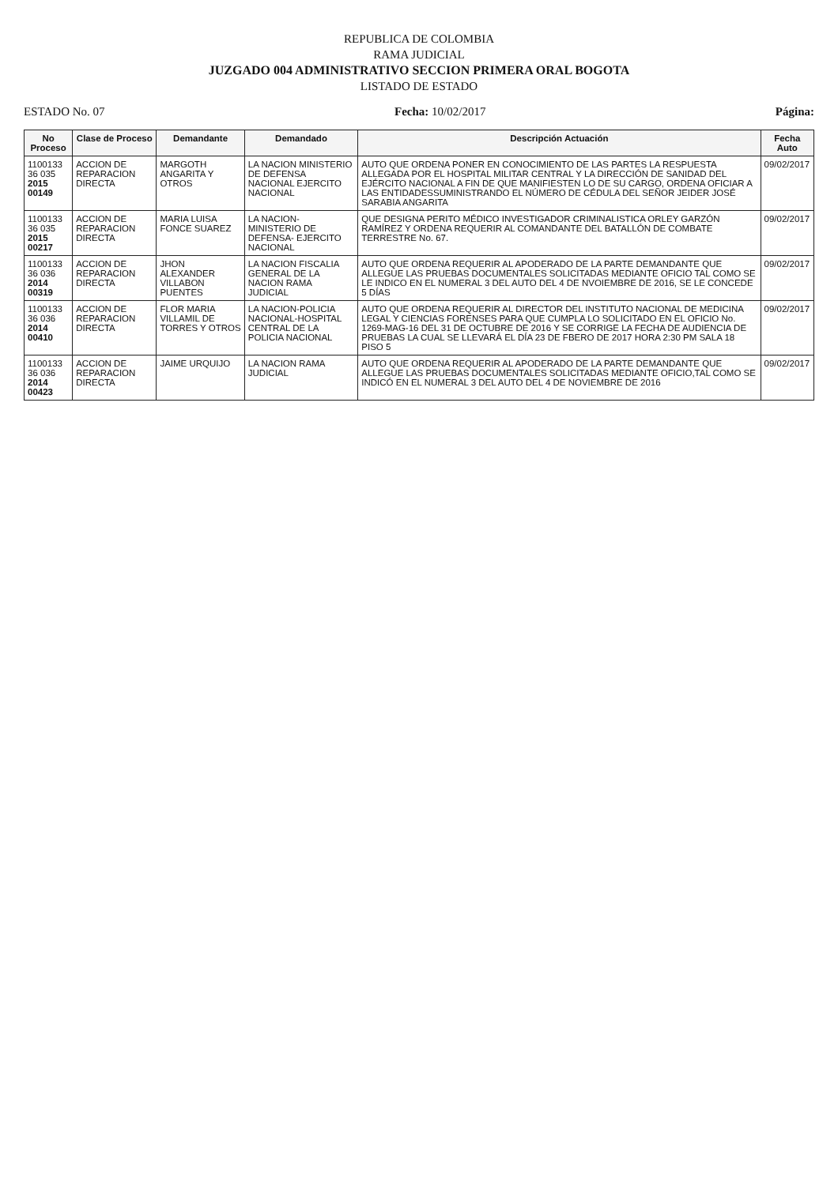REPUBLICA DE COLOMBIA
RAMA JUDICIAL
JUZGADO 004 ADMINISTRATIVO SECCION PRIMERA ORAL BOGOTA
LISTADO DE ESTADO
ESTADO No. 07 Fecha: 10/02/2017 Página:
| No Proceso | Clase de Proceso | Demandante | Demandado | Descripción Actuación | Fecha Auto |
| --- | --- | --- | --- | --- | --- |
| 1100133 36 035 2015 00149 | ACCION DE REPARACION DIRECTA | MARGOTH ANGARITA Y OTROS | LA NACION MINISTERIO DE DEFENSA NACIONAL EJERCITO NACIONAL | AUTO QUE ORDENA PONER EN CONOCIMIENTO DE LAS PARTES LA RESPUESTA ALLEGADA POR EL HOSPITAL MILITAR CENTRAL Y LA DIRECCIÓN DE SANIDAD DEL EJÉRCITO NACIONAL A FIN DE QUE MANIFIESTEN LO DE SU CARGO, ORDENA OFICIAR A LAS ENTIDADESSUMINISTRANDO EL NÚMERO DE CÉDULA DEL SEÑOR JEIDER JOSÉ SARABIA ANGARITA | 09/02/2017 |
| 1100133 36 035 2015 00217 | ACCION DE REPARACION DIRECTA | MARIA LUISA FONCE SUAREZ | LA NACION- MINISTERIO DE DEFENSA- EJERCITO NACIONAL | QUE DESIGNA PERITO MÉDICO INVESTIGADOR CRIMINALISTICA ORLEY GARZÓN RAMÍREZ Y ORDENA REQUERIR AL COMANDANTE DEL BATALLÓN DE COMBATE TERRESTRE No. 67. | 09/02/2017 |
| 1100133 36 036 2014 00319 | ACCION DE REPARACION DIRECTA | JHON ALEXANDER VILLABON PUENTES | LA NACION FISCALIA GENERAL DE LA NACION RAMA JUDICIAL | AUTO QUE ORDENA REQUERIR AL APODERADO DE LA PARTE DEMANDANTE QUE ALLEGUE LAS PRUEBAS DOCUMENTALES SOLICITADAS MEDIANTE OFICIO TAL COMO SE LE INDICO EN EL NUMERAL 3 DEL AUTO DEL 4 DE NVOIEMBRE DE 2016, SE LE CONCEDE 5 DÍAS | 09/02/2017 |
| 1100133 36 036 2014 00410 | ACCION DE REPARACION DIRECTA | FLOR MARIA VILLAMIL DE TORRES Y OTROS | LA NACION-POLICIA NACIONAL-HOSPITAL CENTRAL DE LA POLICIA NACIONAL | AUTO QUE ORDENA REQUERIR AL DIRECTOR DEL INSTITUTO NACIONAL DE MEDICINA LEGAL Y CIENCIAS FORENSES PARA QUE CUMPLA LO SOLICITADO EN EL OFICIO No. 1269-MAG-16 DEL 31 DE OCTUBRE DE 2016 Y SE CORRIGE LA FECHA DE AUDIENCIA DE PRUEBAS LA CUAL SE LLEVARÁ EL DÍA 23 DE FBERO DE 2017 HORA 2:30 PM SALA 18 PISO 5 | 09/02/2017 |
| 1100133 36 036 2014 00423 | ACCION DE REPARACION DIRECTA | JAIME URQUIJO | LA NACION RAMA JUDICIAL | AUTO QUE ORDENA REQUERIR AL APODERADO DE LA PARTE DEMANDANTE QUE ALLEGUE LAS PRUEBAS DOCUMENTALES SOLICITADAS MEDIANTE OFICIO,TAL COMO SE INDICÓ EN EL NUMERAL 3 DEL AUTO DEL 4 DE NOVIEMBRE DE 2016 | 09/02/2017 |